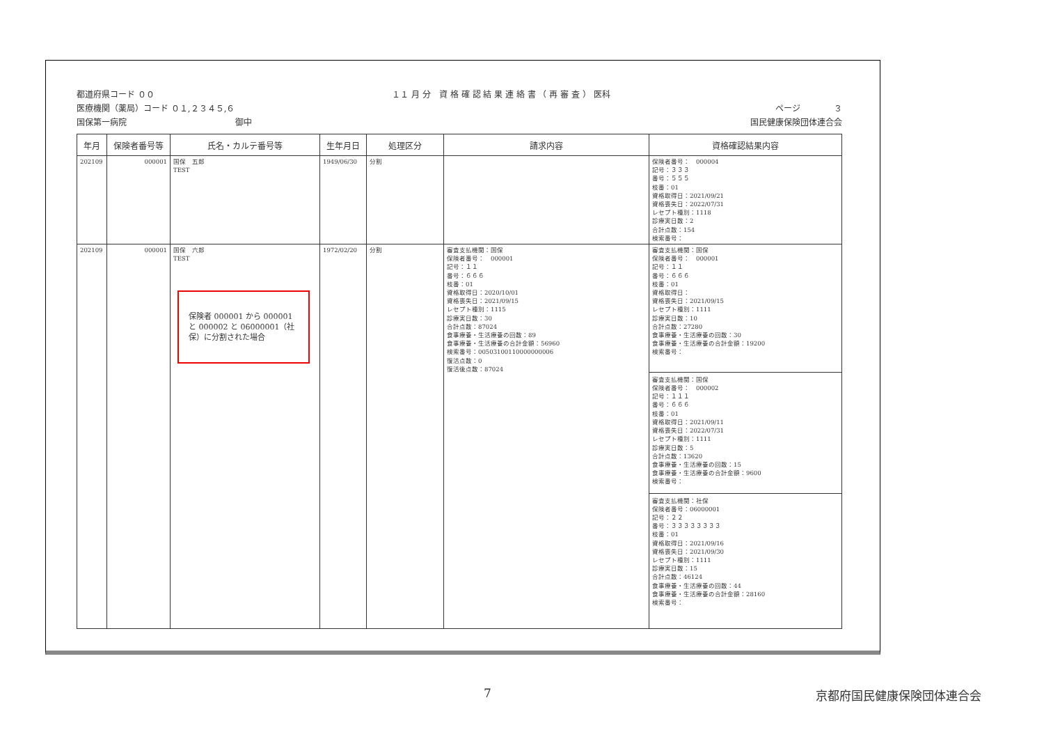都道府県コード ００
医療機関（薬局）コード ０１,２３４５,６
国保第一病院　　　　　　　　　　　　　御中
１１ 月 分　資 格 確 認 結 果 連 絡 書 （ 再 審 査 ） 医科
ページ　　　　３
国民健康保険団体連合会
| 年月 | 保険者番号等 | 氏名・カルテ番号等 | 生年月日 | 処理区分 | 請求内容 | 資格確認結果内容 |
| --- | --- | --- | --- | --- | --- | --- |
| 202109 | 000001 | 国保 五郎 TEST | 1949/06/30 | 分割 | | 保険者番号： 000004 記号：３３３ 番号：５５５ 枝番：01 資格取得日：2021/09/21 資格喪失日：2022/07/31 レセプト種別：1118 診療実日数：2 合計点数：154 検索番号： |
| 202109 | 000001 | 国保 六郎 TEST 保険者 000001 から 000001 と 000002 と 06000001（社保）に分割された場合 | 1972/02/20 | 分割 | 審査支払機関：国保 保険者番号： 000001 記号：１１ 番号：６６６ 枝番：01 資格取得日：2020/10/01 資格喪失日：2021/09/15 レセプト種別：1115 診療実日数：30 合計点数：87024 食事療養・生活療養の回数：89 食事療養・生活療養の合計金額：56960 検索番号：00503100110000000006 復活点数：0 復活後点数：87024 | 審査支払機関：国保 保険者番号： 000001 記号：１１ 番号：６６６ 枝番：01 資格取得日： 資格喪失日：2021/09/15 レセプト種別：1111 診療実日数：10 合計点数：27280 食事療養・生活療養の回数：30 食事療養・生活療養の合計金額：19200 検索番号： 審査支払機関：国保 保険者番号： 000002 記号：１１１ 番号：６６６ 枝番：01 資格取得日：2021/09/11 資格喪失日：2022/07/31 レセプト種別：1111 診療実日数：5 合計点数：13620 食事療養・生活療養の回数：15 食事療養・生活療養の合計金額：9600 検索番号： 審査支払機関：社保 保険者番号：06000001 記号：２２ 番号：３３３３３３３３ 枝番：01 資格取得日：2021/09/16 資格喪失日：2021/09/30 レセプト種別：1111 診療実日数：15 合計点数：46124 食事療養・生活療養の回数：44 食事療養・生活療養の合計金額：28160 検索番号： |
7 京都府国民健康保険団体連合会